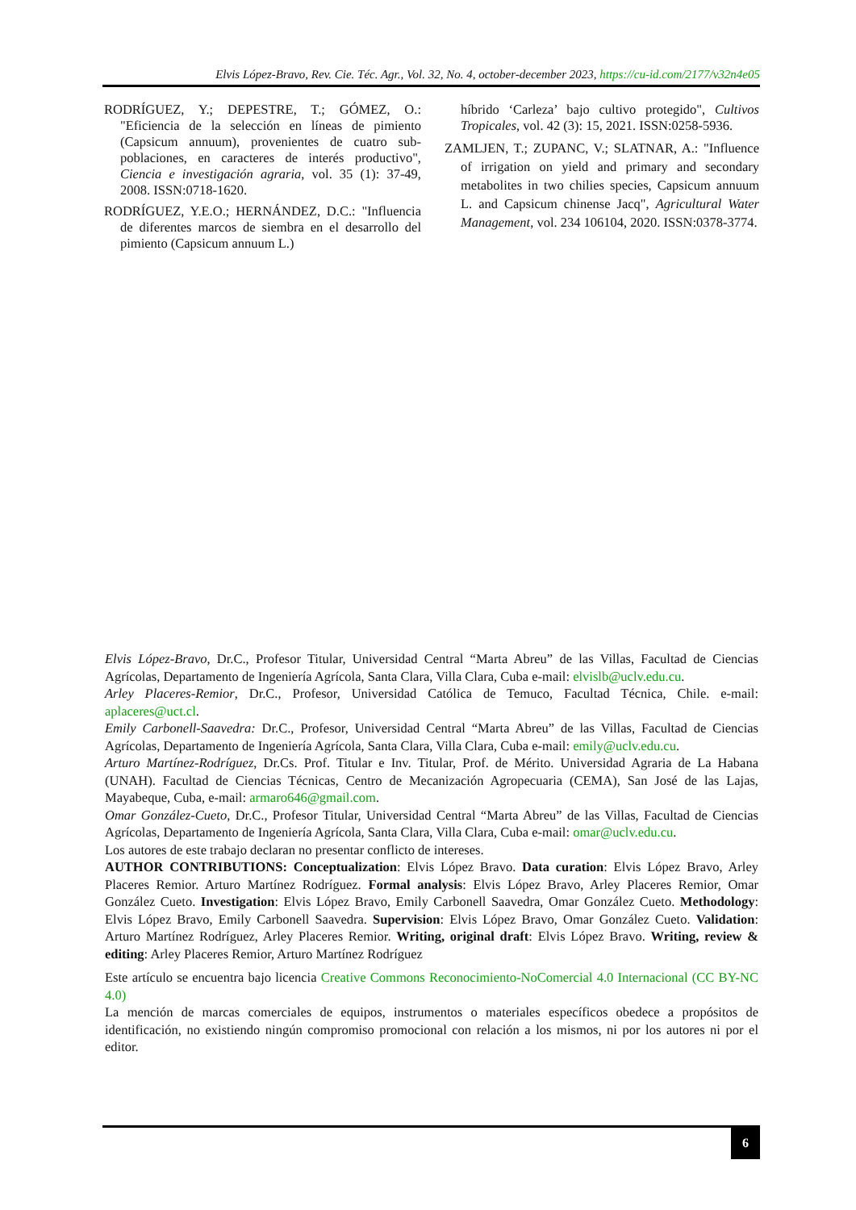Elvis López-Bravo, Rev. Cie. Téc. Agr., Vol. 32, No. 4, october-december 2023, https://cu-id.com/2177/v32n4e05
RODRÍGUEZ, Y.; DEPESTRE, T.; GÓMEZ, O.: "Eficiencia de la selección en líneas de pimiento (Capsicum annuum), provenientes de cuatro sub-poblaciones, en caracteres de interés productivo", Ciencia e investigación agraria, vol. 35 (1): 37-49, 2008. ISSN:0718-1620.
RODRÍGUEZ, Y.E.O.; HERNÁNDEZ, D.C.: "Influencia de diferentes marcos de siembra en el desarrollo del pimiento (Capsicum annuum L.)
híbrido ‘Carleza’ bajo cultivo protegido", Cultivos Tropicales, vol. 42 (3): 15, 2021. ISSN:0258-5936.
ZAMLJEN, T.; ZUPANC, V.; SLATNAR, A.: "Influence of irrigation on yield and primary and secondary metabolites in two chilies species, Capsicum annuum L. and Capsicum chinense Jacq", Agricultural Water Management, vol. 234 106104, 2020. ISSN:0378-3774.
Elvis López-Bravo, Dr.C., Profesor Titular, Universidad Central “Marta Abreu” de las Villas, Facultad de Ciencias Agrícolas, Departamento de Ingeniería Agrícola, Santa Clara, Villa Clara, Cuba e-mail: elvislb@uclv.edu.cu.
Arley Placeres-Remior, Dr.C., Profesor, Universidad Católica de Temuco, Facultad Técnica, Chile. e-mail: aplaceres@uct.cl.
Emily Carbonell-Saavedra: Dr.C., Profesor, Universidad Central “Marta Abreu” de las Villas, Facultad de Ciencias Agrícolas, Departamento de Ingeniería Agrícola, Santa Clara, Villa Clara, Cuba e-mail: emily@uclv.edu.cu.
Arturo Martínez-Rodríguez, Dr.Cs. Prof. Titular e Inv. Titular, Prof. de Mérito. Universidad Agraria de La Habana (UNAH). Facultad de Ciencias Técnicas, Centro de Mecanización Agropecuaria (CEMA), San José de las Lajas, Mayabeque, Cuba, e-mail: armaro646@gmail.com.
Omar González-Cueto, Dr.C., Profesor Titular, Universidad Central “Marta Abreu” de las Villas, Facultad de Ciencias Agrícolas, Departamento de Ingeniería Agrícola, Santa Clara, Villa Clara, Cuba e-mail: omar@uclv.edu.cu.
Los autores de este trabajo declaran no presentar conflicto de intereses.
AUTHOR CONTRIBUTIONS: Conceptualization: Elvis López Bravo. Data curation: Elvis López Bravo, Arley Placeres Remior. Arturo Martínez Rodríguez. Formal analysis: Elvis López Bravo, Arley Placeres Remior, Omar González Cueto. Investigation: Elvis López Bravo, Emily Carbonell Saavedra, Omar González Cueto. Methodology: Elvis López Bravo, Emily Carbonell Saavedra. Supervision: Elvis López Bravo, Omar González Cueto. Validation: Arturo Martínez Rodríguez, Arley Placeres Remior. Writing, original draft: Elvis López Bravo. Writing, review & editing: Arley Placeres Remior, Arturo Martínez Rodríguez
Este artículo se encuentra bajo licencia Creative Commons Reconocimiento-NoComercial 4.0 Internacional (CC BY-NC 4.0)
La mención de marcas comerciales de equipos, instrumentos o materiales específicos obedece a propósitos de identificación, no existiendo ningún compromiso promocional con relación a los mismos, ni por los autores ni por el editor.
6